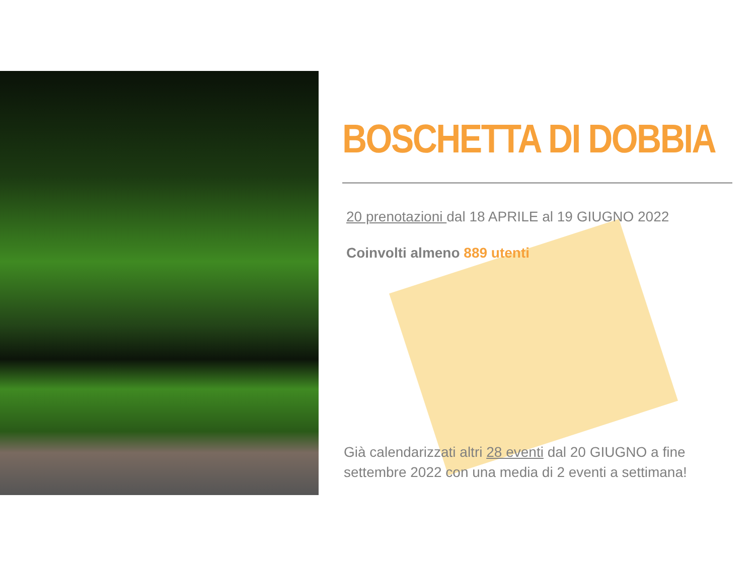BOSCHETTA DI DOBBIA
20 prenotazioni dal 18 APRILE al 19 GIUGNO 2022
Coinvolti almeno 889 utenti
Già calendarizzati altri 28 eventi dal 20 GIUGNO a fine settembre 2022 con una media di 2 eventi a settimana!